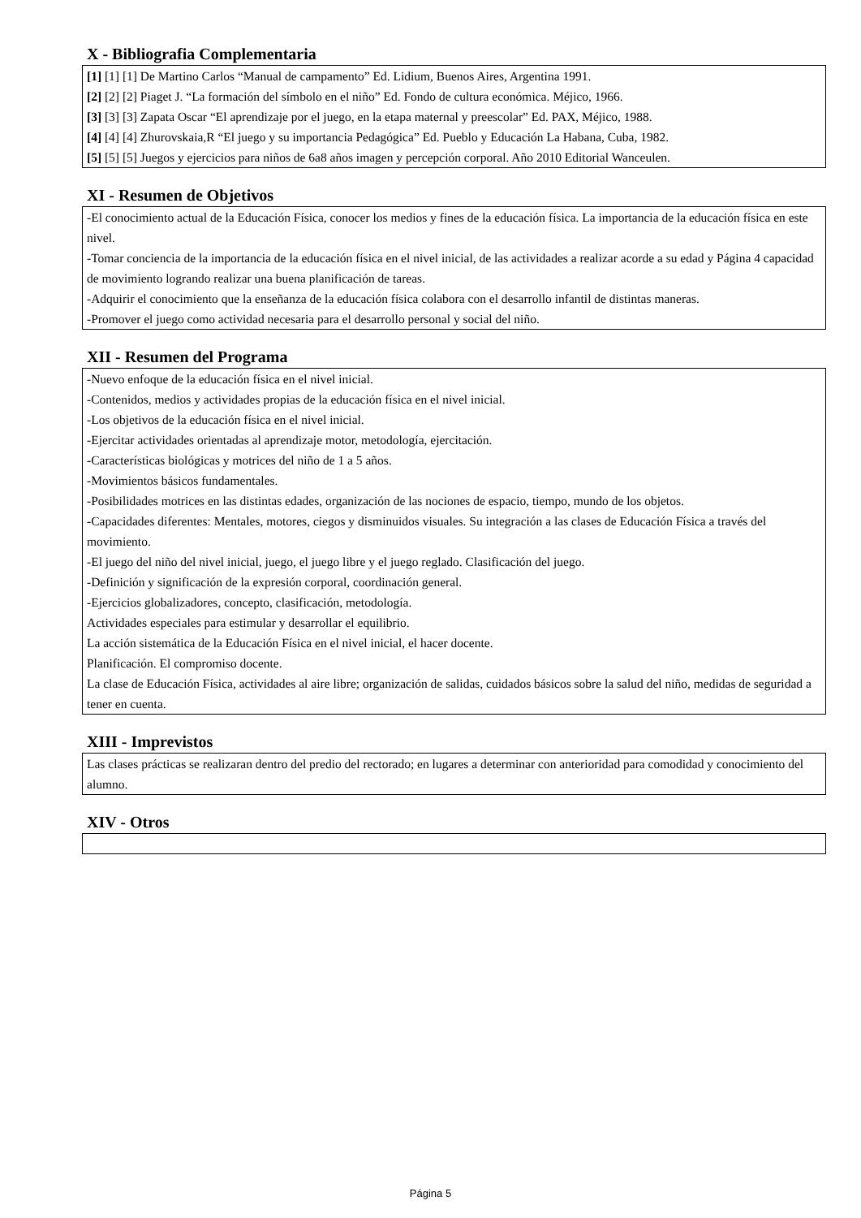X - Bibliografia Complementaria
[1] [1] [1] De Martino Carlos “Manual de campamento” Ed. Lidium, Buenos Aires, Argentina 1991.
[2] [2] [2] Piaget J. “La formación del símbolo en el niño” Ed. Fondo de cultura económica. Méjico, 1966.
[3] [3] [3] Zapata Oscar “El aprendizaje por el juego, en la etapa maternal y preescolar” Ed. PAX, Méjico, 1988.
[4] [4] [4] Zhurovskaia,R “El juego y su importancia Pedagógica” Ed. Pueblo y Educación La Habana, Cuba, 1982.
[5] [5] [5] Juegos y ejercicios para niños de 6a8 años imagen y percepción corporal. Año 2010 Editorial Wanceulen.
XI - Resumen de Objetivos
-El conocimiento actual de la Educación Física, conocer los medios y fines de la educación física. La importancia de la educación física en este nivel.
-Tomar conciencia de la importancia de la educación física en el nivel inicial, de las actividades a realizar acorde a su edad y Página 4 capacidad de movimiento logrando realizar una buena planificación de tareas.
-Adquirir el conocimiento que la enseñanza de la educación física colabora con el desarrollo infantil de distintas maneras.
-Promover el juego como actividad necesaria para el desarrollo personal y social del niño.
XII - Resumen del Programa
-Nuevo enfoque de la educación física en el nivel inicial.
-Contenidos, medios y actividades propias de la educación física en el nivel inicial.
-Los objetivos de la educación física en el nivel inicial.
-Ejercitar actividades orientadas al aprendizaje motor, metodología, ejercitación.
-Características biológicas y motrices del niño de 1 a 5 años.
-Movimientos básicos fundamentales.
-Posibilidades motrices en las distintas edades, organización de las nociones de espacio, tiempo, mundo de los objetos.
-Capacidades diferentes: Mentales, motores, ciegos y disminuidos visuales. Su integración a las clases de Educación Física a través del movimiento.
-El juego del niño del nivel inicial, juego, el juego libre y el juego reglado. Clasificación del juego.
-Definición y significación de la expresión corporal, coordinación general.
-Ejercicios globalizadores, concepto, clasificación, metodología.
Actividades especiales para estimular y desarrollar el equilibrio.
La acción sistemática de la Educación Física en el nivel inicial, el hacer docente.
Planificación. El compromiso docente.
La clase de Educación Física, actividades al aire libre; organización de salidas, cuidados básicos sobre la salud del niño, medidas de seguridad a tener en cuenta.
XIII - Imprevistos
Las clases prácticas se realizaran dentro del predio del rectorado; en lugares a determinar con anterioridad para comodidad y conocimiento del alumno.
XIV - Otros
Página 5